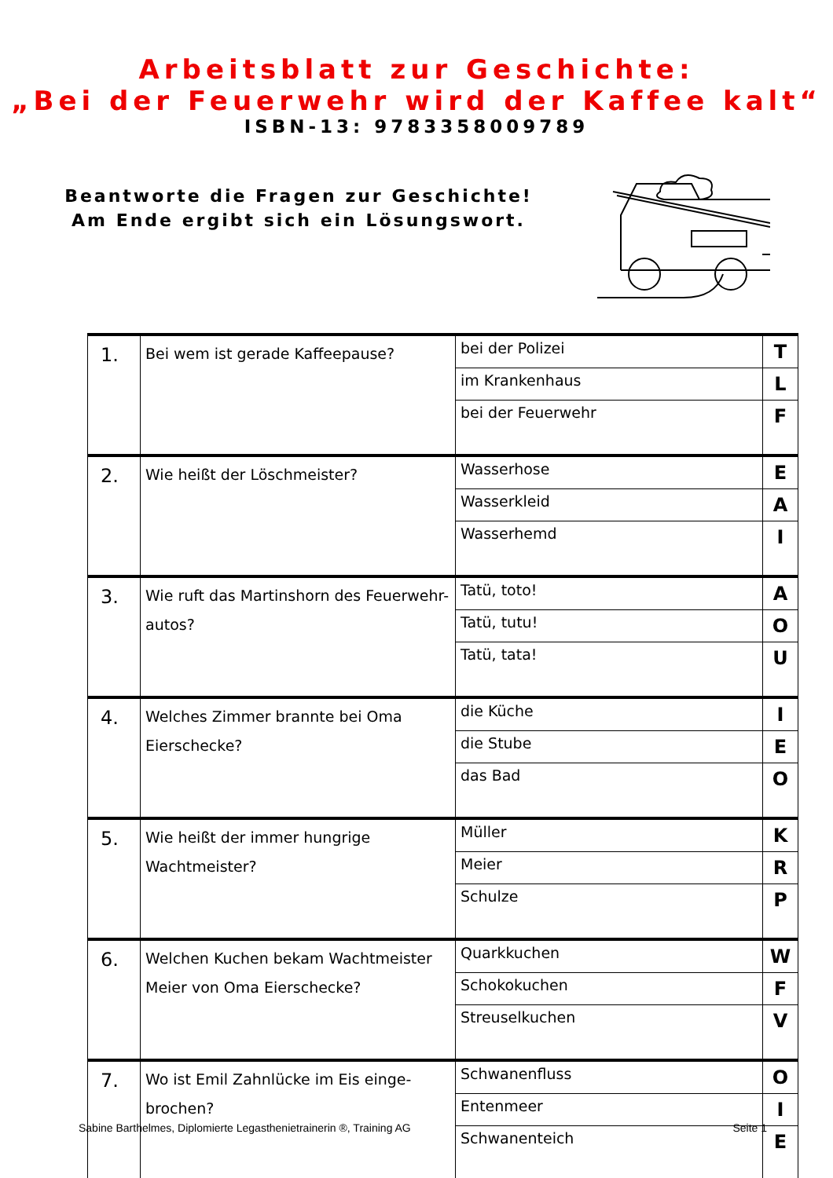Arbeitsblatt zur Geschichte:
„Bei der Feuerwehr wird der Kaffee kalt“
ISBN-13: 9783358009789
Beantworte die Fragen zur Geschichte!
Am Ende ergibt sich ein Lösungswort.
| 1. | Bei wem ist gerade Kaffeepause? | bei der Polizei | T |
| | | im Krankenhaus | L |
| | | bei der Feuerwehr | F |
| 2. | Wie heißt der Löschmeister? | Wasserhose | E |
| | | Wasserkleid | A |
| | | Wasserhemd | I |
| 3. | Wie ruft das Martinshorn des Feuerwehr-autos? | Tatü, toto! | A |
| | | Tatü, tutu! | O |
| | | Tatü, tata! | U |
| 4. | Welches Zimmer brannte bei Oma Eierschecke? | die Küche | I |
| | | die Stube | E |
| | | das Bad | O |
| 5. | Wie heißt der immer hungrige Wachtmeister? | Müller | K |
| | | Meier | R |
| | | Schulze | P |
| 6. | Welchen Kuchen bekam Wachtmeister Meier von Oma Eierschecke? | Quarkkuchen | W |
| | | Schokokuchen | F |
| | | Streuselkuchen | V |
| 7. | Wo ist Emil Zahnlücke im Eis einge-brochen? | Schwanenfluss | O |
| | | Entenmeer | I |
| | | Schwanenteich | E |
Sabine Barthelmes, Diplomierte Legasthenietrainerin ®, Training AG Seite 1